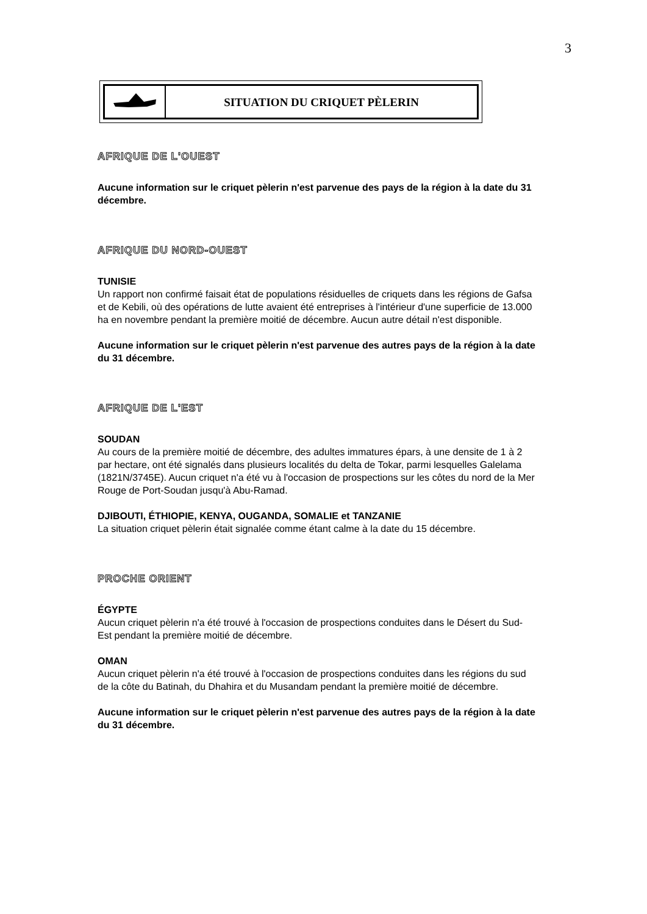3
SITUATION DU CRIQUET PÈLERIN
AFRIQUE DE L'OUEST
Aucune information sur le criquet pèlerin n'est parvenue des pays de la région à la date du 31 décembre.
AFRIQUE DU NORD-OUEST
TUNISIE
Un rapport non confirmé faisait état de populations résiduelles de criquets dans les régions de Gafsa et de Kebili, où des opérations de lutte avaient été entreprises à l'intérieur d'une superficie de 13.000 ha en novembre pendant la première moitié de décembre. Aucun autre détail n'est disponible.
Aucune information sur le criquet pèlerin n'est parvenue des autres pays de la région à la date du 31 décembre.
AFRIQUE DE L'EST
SOUDAN
Au cours de la première moitié de décembre, des adultes immatures épars, à une densite de 1 à 2 par hectare, ont été signalés dans plusieurs localités du delta de Tokar, parmi lesquelles Galelama (1821N/3745E). Aucun criquet n'a été vu à l'occasion de prospections sur les côtes du nord de la Mer Rouge de Port-Soudan jusqu'à Abu-Ramad.
DJIBOUTI, ÉTHIOPIE, KENYA, OUGANDA, SOMALIE et TANZANIE
La situation criquet pèlerin était signalée comme étant calme à la date du 15 décembre.
PROCHE ORIENT
ÉGYPTE
Aucun criquet pèlerin n'a été trouvé à l'occasion de prospections conduites dans le Désert du Sud-Est pendant la première moitié de décembre.
OMAN
Aucun criquet pèlerin n'a été trouvé à l'occasion de prospections conduites dans les régions du sud de la côte du Batinah, du Dhahira et du Musandam pendant la première moitié de décembre.
Aucune information sur le criquet pèlerin n'est parvenue des autres pays de la région à la date du 31 décembre.